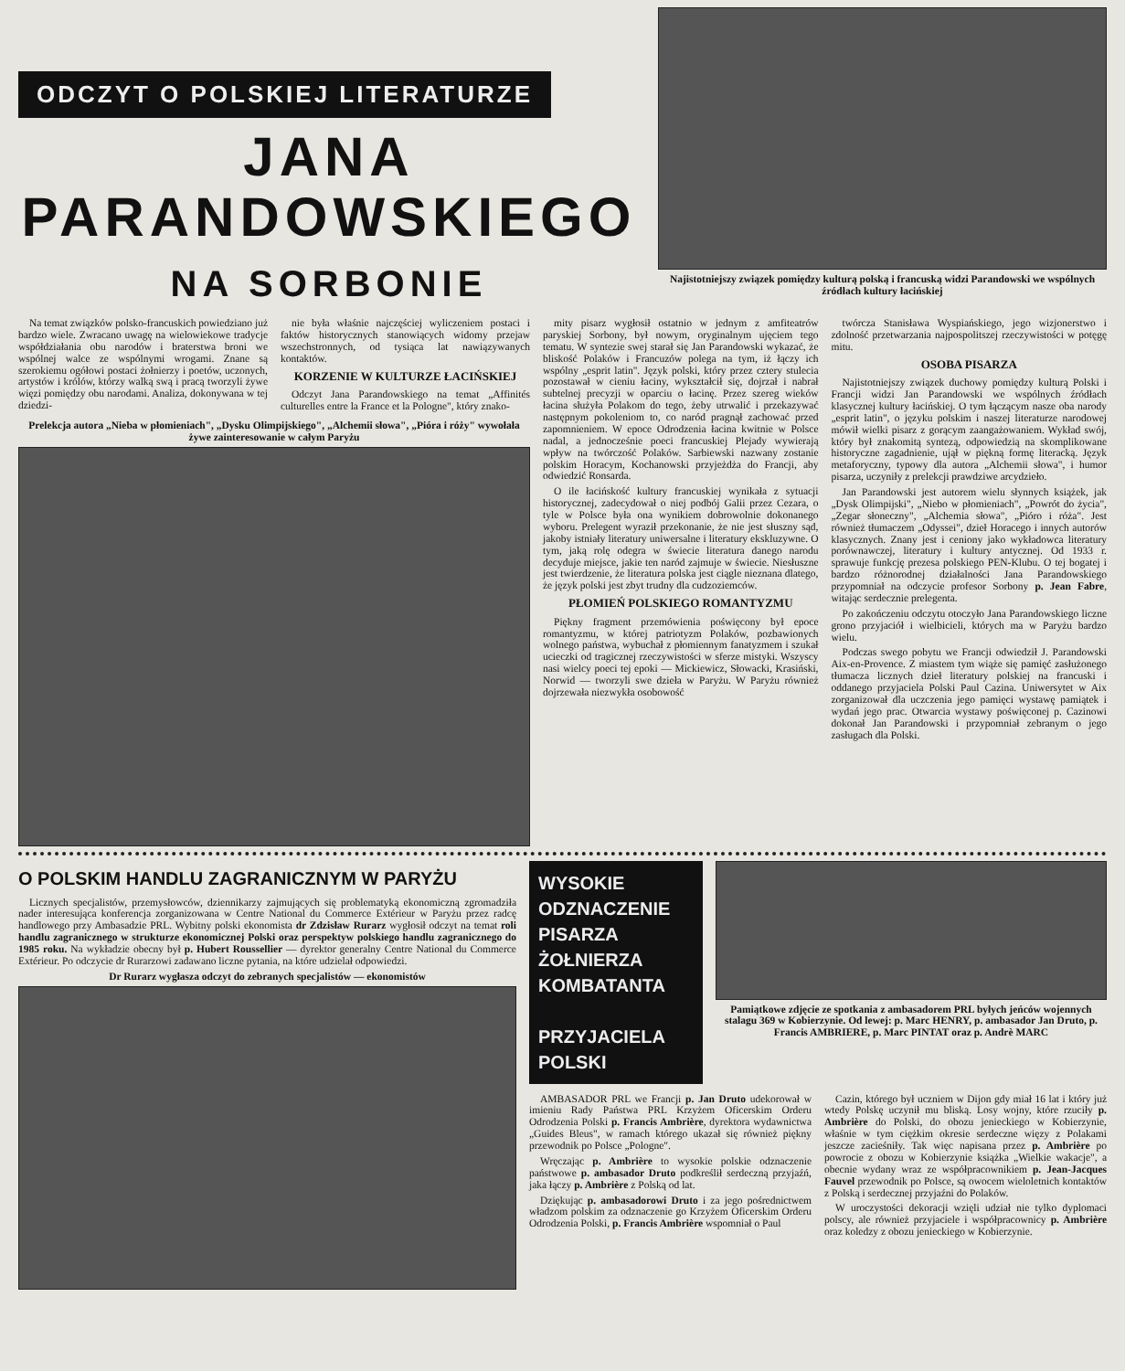ODCZYT O POLSKIEJ LITERATURZE
JANA
PARANDOWSKIEGO
NA SORBONIE
Najistotniejszy związek pomiędzy kulturą polską i francuską widzi Parandowski we wspólnych źródłach kultury łacińskiej
Na temat związków polsko-francuskich powiedziano już bardzo wiele. Zwracano uwagę na wielowiekowe tradycje współdziałania obu narodów i braterstwa broni we wspólnej walce ze wspólnymi wrogami. Znane są szerokiemu ogółowi postaci żołnierzy i poetów, uczonych, artystów i królów, którzy walką swą i pracą tworzyli żywe więzi pomiędzy obu narodami. Analiza, dokonywana w tej dziedzi-
nie była właśnie najczęściej wyliczeniem postaci i faktów historycznych stanowiących widomy przejaw wszechstronnych, od tysiąca lat nawiązywanych kontaktów.
KORZENIE W KULTURZE ŁACIŃSKIEJ
Odczyt Jana Parandowskiego na temat „Affinités culturelles entre la France et la Pologne", który znako-
Prelekcja autora „Nieba w płomieniach", „Dysku Olimpijskiego", „Alchemii słowa", „Pióra i róży" wywołała żywe zainteresowanie w całym Paryżu
mity pisarz wygłosił ostatnio w jednym z amfiteatrów paryskiej Sorbony, był nowym, oryginalnym ujęciem tego tematu. W syntezie swej starał się Jan Parandowski wykazać, że bliskość Polaków i Francuzów polega na tym, iż łączy ich wspólny „esprit latin". Język polski, który przez cztery stulecia pozostawał w cieniu łaciny, wykształcił się, dojrzał i nabrał subtelnej precyzji w oparciu o łacinę. Przez szereg wieków łacina służyła Polakom do tego, żeby utrwalić i przekazywać następnym pokoleniom to, co naród pragnął zachować przed zapomnieniem. W epoce Odrodzenia łacina kwitnie w Polsce nadal, a jednocześnie poeci francuskiej Plejady wywierają wpływ na twórczość Polaków. Sarbiewski nazwany zostanie polskim Horacym, Kochanowski przyjeżdża do Francji, aby odwiedzić Ronsarda.
O ile łacińskość kultury francuskiej wynikała z sytuacji historycznej, zadecydował o niej podbój Galii przez Cezara, o tyle w Polsce była ona wynikiem dobrowolnie dokonanego wyboru. Prelegent wyraził przekonanie, że nie jest słuszny sąd, jakoby istniały literatury uniwersalne i literatury ekskluzywne. O tym, jaką rolę odegra w świecie literatura danego narodu decyduje miejsce, jakie ten naród zajmuje w świecie. Niesłuszne jest twierdzenie, że literatura polska jest ciągle nieznana dlatego, że język polski jest zbyt trudny dla cudzoziemców.
PŁOMIEŃ POLSKIEGO ROMANTYZMU
Piękny fragment przemówienia poświęcony był epoce romantyzmu, w której patriotyzm Polaków, pozbawionych wolnego państwa, wybuchał z płomiennym fanatyzmem i szukał ucieczki od tragicznej rzeczywistości w sferze mistyki. Wszyscy nasi wielcy poeci tej epoki — Mickiewicz, Słowacki, Krasiński, Norwid — tworzyli swe dzieła w Paryżu. W Paryżu również dojrzewała niezwykła osobowość
twórcza Stanisława Wyspiańskiego, jego wizjonerstwo i zdolność przetwarzania najpospolitszej rzeczywistości w potęgę mitu.
OSOBA PISARZA
Najistotniejszy związek duchowy pomiędzy kulturą Polski i Francji widzi Jan Parandowski we wspólnych źródłach klasycznej kultury łacińskiej. O tym łączącym nasze oba narody „esprit latin", o języku polskim i naszej literaturze narodowej mówił wielki pisarz z gorącym zaangażowaniem. Wykład swój, który był znakomitą syntezą, odpowiedzią na skomplikowane historyczne zagadnienie, ujął w piękną formę literacką. Język metaforyczny, typowy dla autora „Alchemii słowa", i humor pisarza, uczyniły z prelekcji prawdziwe arcydzieło.
Jan Parandowski jest autorem wielu słynnych książek, jak „Dysk Olimpijski", „Niebo w płomieniach", „Powrót do życia", „Zegar słoneczny", „Alchemia słowa", „Pióro i róża". Jest również tłumaczem „Odyssei", dzieł Horacego i innych autorów klasycznych. Znany jest i ceniony jako wykładowca literatury porównawczej, literatury i kultury antycznej. Od 1933 r. sprawuje funkcję prezesa polskiego PEN-Klubu. O tej bogatej i bardzo różnorodnej działalności Jana Parandowskiego przypomniał na odczycie profesor Sorbony p. Jean Fabre, witając serdecznie prelegenta.
Po zakończeniu odczytu otoczyło Jana Parandowskiego liczne grono przyjaciół i wielbicieli, których ma w Paryżu bardzo wielu.
Podczas swego pobytu we Francji odwiedził J. Parandowski Aix-en-Provence. Z miastem tym wiąże się pamięć zasłużonego tłumacza licznych dzieł literatury polskiej na francuski i oddanego przyjaciela Polski Paul Cazina. Uniwersytet w Aix zorganizował dla uczczenia jego pamięci wystawę pamiątek i wydań jego prac. Otwarcia wystawy poświęconej p. Cazinowi dokonał Jan Parandowski i przypomniał zebranym o jego zasługach dla Polski.
O POLSKIM HANDLU ZAGRANICZNYM W PARYŻU
Licznych specjalistów, przemysłowców, dziennikarzy zajmujących się problematyką ekonomiczną zgromadziła nader interesująca konferencja zorganizowana w Centre National du Commerce Extérieur w Paryżu przez radcę handlowego przy Ambasadzie PRL. Wybitny polski ekonomista dr Zdzisław Rurarz wygłosił odczyt na temat roli handlu zagranicznego w strukturze ekonomicznej Polski oraz perspektyw polskiego handlu zagranicznego do 1985 roku. Na wykładzie obecny był p. Hubert Roussellier — dyrektor generalny Centre National du Commerce Extérieur. Po odczycie dr Rurarzowi zadawano liczne pytania, na które udzielał odpowiedzi.
Dr Rurarz wygłasza odczyt do zebranych specjalistów — ekonomistów
WYSOKIE
ODZNACZENIE
PISARZA
ŻOŁNIERZA
KOMBATANTA
PRZYJACIELA
POLSKI
Pamiątkowe zdjęcie ze spotkania z ambasadorem PRL byłych jeńców wojennych stalagu 369 w Kobierzynie. Od lewej: p. Marc HENRY, p. ambasador Jan Druto, p. Francis AMBRIERE, p. Marc PINTAT oraz p. Andrè MARC
AMBASADOR PRL we Francji p. Jan Druto udekorował w imieniu Rady Państwa PRL Krzyżem Oficerskim Orderu Odrodzenia Polski p. Francis Ambrière, dyrektora wydawnictwa „Guides Bleus", w ramach którego ukazał się również piękny przewodnik po Polsce „Pologne".
Wręczając p. Ambrière to wysokie polskie odznaczenie państwowe p. ambasador Druto podkreślił serdeczną przyjaźń, jaka łączy p. Ambrière z Polską od lat.
Dziękując p. ambasadorowi Druto i za jego pośrednictwem władzom polskim za odznaczenie go Krzyżem Oficerskim Orderu Odrodzenia Polski, p. Francis Ambrière wspomniał o Paul
Cazin, którego był uczniem w Dijon gdy miał 16 lat i który już wtedy Polskę uczynił mu bliską. Losy wojny, które rzuciły p. Ambrière do Polski, do obozu jenieckiego w Kobierzynie, właśnie w tym ciężkim okresie serdeczne więzy z Polakami jeszcze zacieśniły. Tak więc napisana przez p. Ambrière po powrocie z obozu w Kobierzynie książka „Wielkie wakacje", a obecnie wydany wraz ze współpracownikiem p. Jean-Jacques Fauvel przewodnik po Polsce, są owocem wieloletnich kontaktów z Polską i serdecznej przyjaźni do Polaków.
W uroczystości dekoracji wzięli udział nie tylko dyplomaci polscy, ale również przyjaciele i współpracownicy p. Ambrière oraz koledzy z obozu jenieckiego w Kobierzynie.